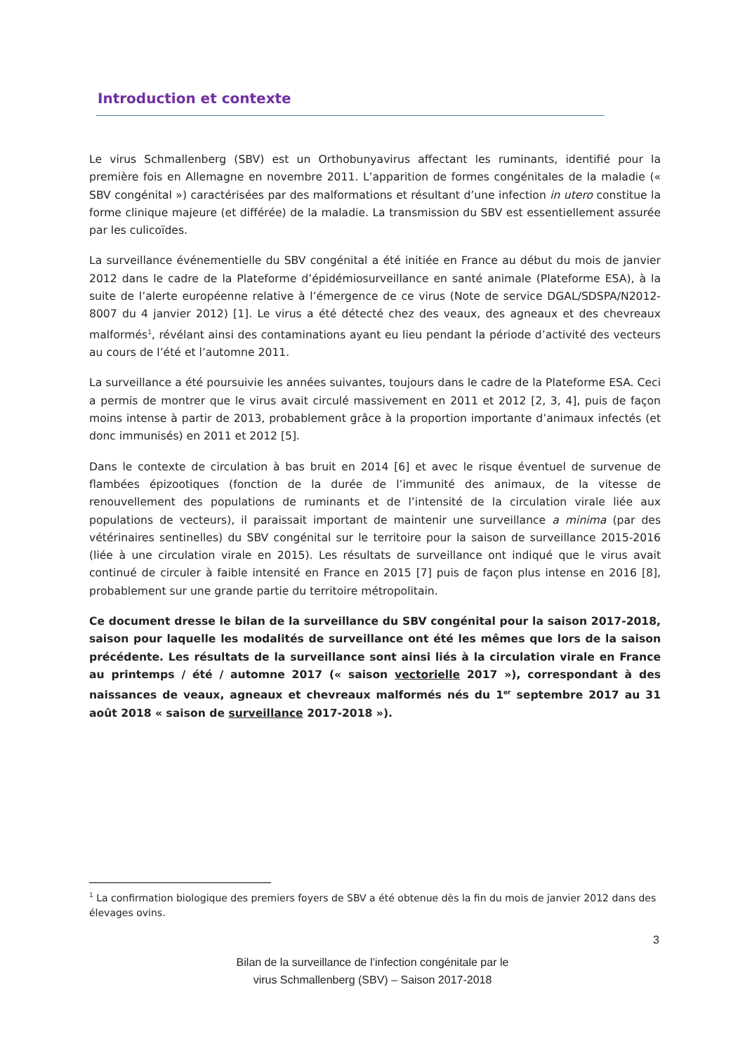Introduction et contexte
Le virus Schmallenberg (SBV) est un Orthobunyavirus affectant les ruminants, identifié pour la première fois en Allemagne en novembre 2011. L’apparition de formes congénitales de la maladie (« SBV congénital ») caractérisées par des malformations et résultant d’une infection in utero constitue la forme clinique majeure (et différée) de la maladie. La transmission du SBV est essentiellement assurée par les culicoïdes.
La surveillance événementielle du SBV congénital a été initiée en France au début du mois de janvier 2012 dans le cadre de la Plateforme d’épidémiosurveillance en santé animale (Plateforme ESA), à la suite de l’alerte européenne relative à l’émergence de ce virus (Note de service DGAL/SDSPA/N2012-8007 du 4 janvier 2012) [1]. Le virus a été détecté chez des veaux, des agneaux et des chevreaux malformés<sup>1</sup>, révélant ainsi des contaminations ayant eu lieu pendant la période d’activité des vecteurs au cours de l’été et l’automne 2011.
La surveillance a été poursuivie les années suivantes, toujours dans le cadre de la Plateforme ESA. Ceci a permis de montrer que le virus avait circulé massivement en 2011 et 2012 [2, 3, 4], puis de façon moins intense à partir de 2013, probablement grâce à la proportion importante d’animaux infectés (et donc immunisés) en 2011 et 2012 [5].
Dans le contexte de circulation à bas bruit en 2014 [6] et avec le risque éventuel de survenue de flambées épizootiques (fonction de la durée de l’immunité des animaux, de la vitesse de renouvellement des populations de ruminants et de l’intensité de la circulation virale liée aux populations de vecteurs), il paraissait important de maintenir une surveillance a minima (par des vétérinaires sentinelles) du SBV congénital sur le territoire pour la saison de surveillance 2015-2016 (liée à une circulation virale en 2015). Les résultats de surveillance ont indiqué que le virus avait continué de circuler à faible intensité en France en 2015 [7] puis de façon plus intense en 2016 [8], probablement sur une grande partie du territoire métropolitain.
Ce document dresse le bilan de la surveillance du SBV congénital pour la saison 2017-2018, saison pour laquelle les modalités de surveillance ont été les mêmes que lors de la saison précédente. Les résultats de la surveillance sont ainsi liés à la circulation virale en France au printemps / été / automne 2017 (« saison vectorielle 2017 »), correspondant à des naissances de veaux, agneaux et chevreaux malformés nés du 1<sup>er</sup> septembre 2017 au 31 août 2018 « saison de surveillance 2017-2018 »).
<sup>1</sup> La confirmation biologique des premiers foyers de SBV a été obtenue dès la fin du mois de janvier 2012 dans des élevages ovins.
3
Bilan de la surveillance de l’infection congénitale par le
virus Schmallenberg (SBV) – Saison 2017-2018